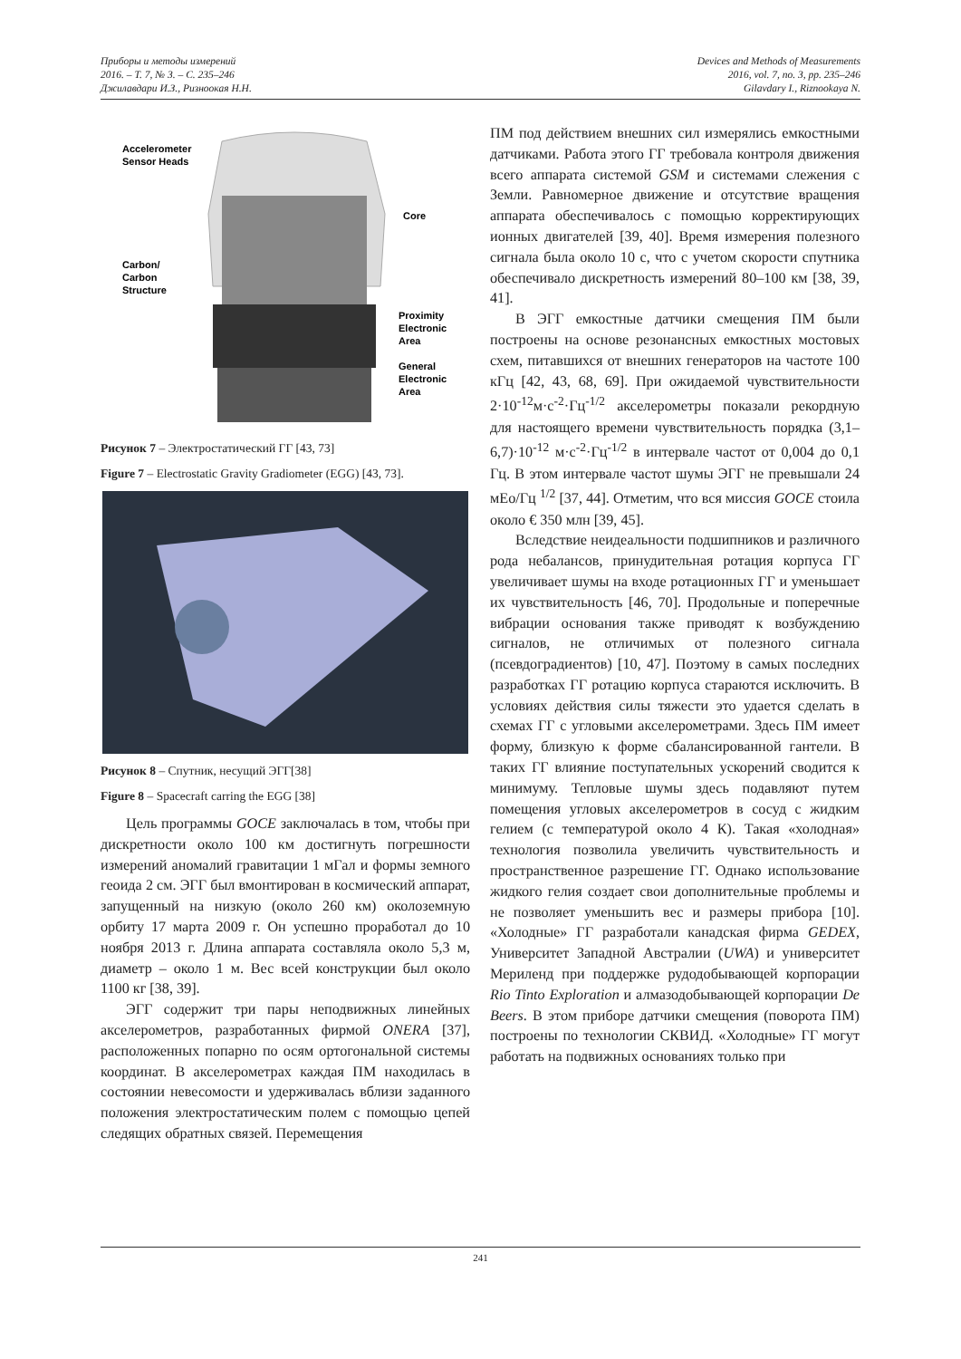Приборы и методы измерений
2016. – Т. 7, № 3. – С. 235–246
Джилавдари И.З., Ризноокая Н.Н.
Devices and Methods of Measurements
2016, vol. 7, no. 3, pp. 235–246
Gilavdary I., Riznookaya N.
Accelerometer
Sensor Heads
Core
Carbon/
Carbon
Structure
Proximity
Electronic
Area
General
Electronic
Area
Рисунок 7 – Электростатический ГГ [43, 73]
Figure 7 – Electrostatic Gravity Gradiometer (EGG) [43, 73].
Рисунок 8 – Спутник, несущий ЭГГ[38]
Figure 8 – Spacecraft carring the EGG [38]
Цель программы GOCE заключалась в том, чтобы при дискретности около 100 км достигнуть погрешности измерений аномалий гравитации 1 мГал и формы земного геоида 2 см. ЭГГ был вмонтирован в космический аппарат, запущенный на низкую (около 260 км) околоземную орбиту 17 марта 2009 г. Он успешно проработал до 10 ноября 2013 г. Длина аппарата составляла около 5,3 м, диаметр – около 1 м. Вес всей конструкции был около 1100 кг [38, 39].
ЭГГ содержит три пары неподвижных линейных акселерометров, разработанных фирмой ONERA [37], расположенных попарно по осям ортогональной системы координат. В акселерометрах каждая ПМ находилась в состоянии невесомости и удерживалась вблизи заданного положения электростатическим полем с помощью цепей следящих обратных связей. Перемещения
ПМ под действием внешних сил измерялись емкостными датчиками. Работа этого ГГ требовала контроля движения всего аппарата системой GSM и системами слежения с Земли. Равномерное движение и отсутствие вращения аппарата обеспечивалось с помощью корректирующих ионных двигателей [39, 40]. Время измерения полезного сигнала была около 10 с, что с учетом скорости спутника обеспечивало дискретность измерений 80–100 км [38, 39, 41].
В ЭГГ емкостные датчики смещения ПМ были построены на основе резонансных емкостных мостовых схем, питавшихся от внешних генераторов на частоте 100 кГц [42, 43, 68, 69]. При ожидаемой чувствительности 2·10<sup>-12</sup>м·с<sup>-2</sup>·Гц<sup>-1/2</sup> акселерометры показали рекордную для настоящего времени чувствительность порядка (3,1–6,7)·10<sup>-12</sup> м·с<sup>-2</sup>·Гц<sup>-1/2</sup> в интервале частот от 0,004 до 0,1 Гц. В этом интервале частот шумы ЭГГ не превышали 24 мЕо/Гц <sup>1/2</sup> [37, 44]. Отметим, что вся миссия GOCE стоила около € 350 млн [39, 45].
Вследствие неидеальности подшипников и различного рода небалансов, принудительная ротация корпуса ГГ увеличивает шумы на входе ротационных ГГ и уменьшает их чувствительность [46, 70]. Продольные и поперечные вибрации основания также приводят к возбуждению сигналов, не отличимых от полезного сигнала (псевдоградиентов) [10, 47]. Поэтому в самых последних разработках ГГ ротацию корпуса стараются исключить. В условиях действия силы тяжести это удается сделать в схемах ГГ с угловыми акселерометрами. Здесь ПМ имеет форму, близкую к форме сбалансированной гантели. В таких ГГ влияние поступательных ускорений сводится к минимуму. Тепловые шумы здесь подавляют путем помещения угловых акселерометров в сосуд с жидким гелием (с температурой около 4 К). Такая «холодная» технология позволила увеличить чувствительность и пространственное разрешение ГГ. Однако использование жидкого гелия создает свои дополнительные проблемы и не позволяет уменьшить вес и размеры прибора [10]. «Холодные» ГГ разработали канадская фирма GEDEX, Университет Западной Австралии (UWA) и университет Мериленд при поддержке рудодобывающей корпорации Rio Tinto Exploration и алмазодобывающей корпорации De Beers. В этом приборе датчики смещения (поворота ПМ) построены по технологии СКВИД. «Холодные» ГГ могут работать на подвижных основаниях только при
241